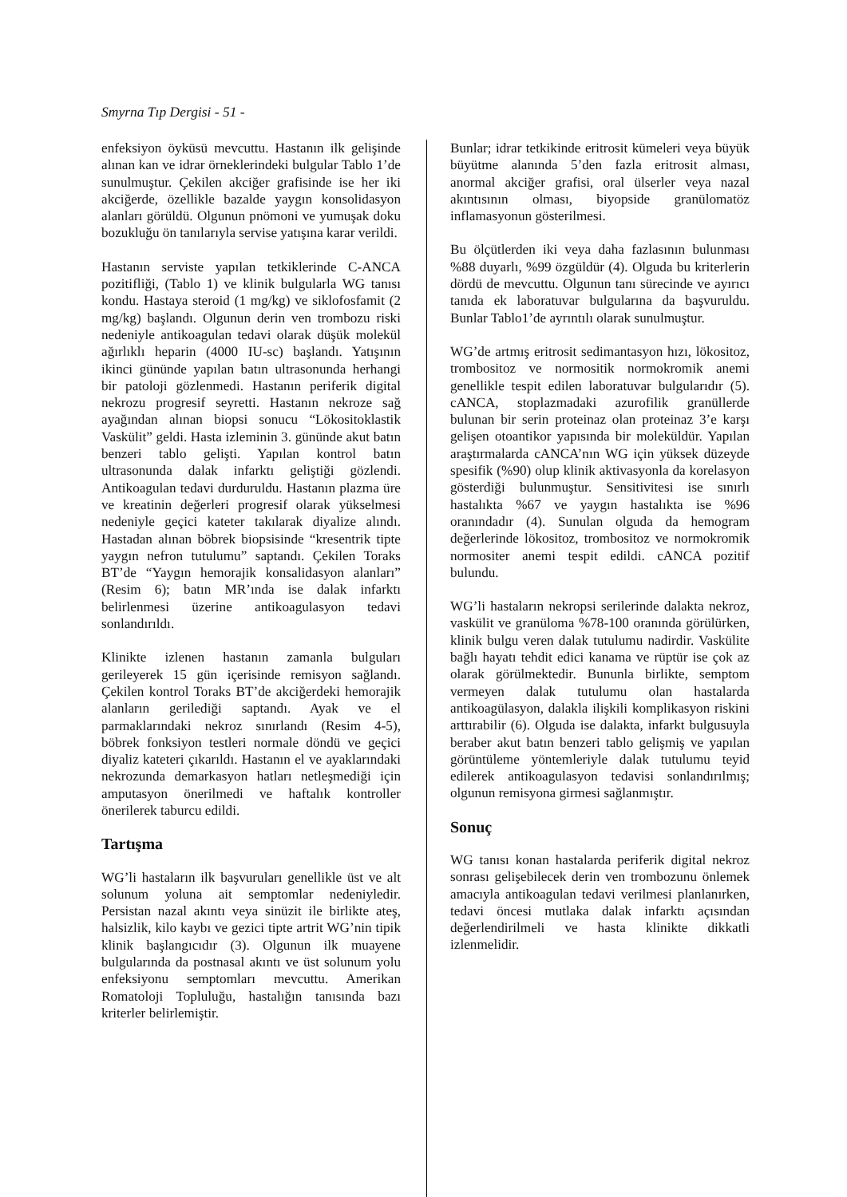Smyrna Tıp Dergisi - 51 -
enfeksiyon öyküsü mevcuttu. Hastanın ilk gelişinde alınan kan ve idrar örneklerindeki bulgular Tablo 1’de sunulmuştur. Çekilen akciğer grafisinde ise her iki akciğerde, özellikle bazalde yaygın konsolidasyon alanları görüldü. Olgunun pnömoni ve yumuşak doku bozukluğu ön tanılarıyla servise yatışına karar verildi.
Hastanın serviste yapılan tetkiklerinde C-ANCA pozitifliği, (Tablo 1) ve klinik bulgularla WG tanısı kondu. Hastaya steroid (1 mg/kg) ve siklofosfamit (2 mg/kg) başlandı. Olgunun derin ven trombozu riski nedeniyle antikoagulan tedavi olarak düşük molekül ağırlıklı heparin (4000 IU-sc) başlandı. Yatışının ikinci gününde yapılan batın ultrasonunda herhangi bir patoloji gözlenmedi. Hastanın periferik digital nekrozu progresif seyretti. Hastanın nekroze sağ ayağından alınan biopsi sonucu “Lökositoklastik Vaskülit” geldi. Hasta izleminin 3. gününde akut batın benzeri tablo gelişti. Yapılan kontrol batın ultrasonunda dalak infarktı geliştiği gözlendi. Antikoagulan tedavi durduruldu. Hastanın plazma üre ve kreatinin değerleri progresif olarak yükselmesi nedeniyle geçici kateter takılarak diyalize alındı. Hastadan alınan böbrek biopsisinde “kresentrik tipte yaygın nefron tutulumu” saptandı. Çekilen Toraks BT’de “Yaygın hemorajik konsalidasyon alanları” (Resim 6); batın MR’ında ise dalak infarktı belirlenmesi üzerine antikoagulasyon tedavi sonlandırıldı.
Klinikte izlenen hastanın zamanla bulguları gerileyerek 15 gün içerisinde remisyon sağlandı. Çekilen kontrol Toraks BT’de akciğerdeki hemorajik alanların gerilediği saptandı. Ayak ve el parmaklarındaki nekroz sınırlandı (Resim 4-5), böbrek fonksiyon testleri normale döndü ve geçici diyaliz kateteri çıkarıldı. Hastanın el ve ayaklarındaki nekrozunda demarkasyon hatları netleşmediği için amputasyon önerilmedi ve haftalık kontroller önerilerek taburcu edildi.
Tartışma
WG’li hastaların ilk başvuruları genellikle üst ve alt solunum yoluna ait semptomlar nedeniyledir. Persistan nazal akıntı veya sinüzit ile birlikte ateş, halsizlik, kilo kaybı ve gezici tipte artrit WG’nin tipik klinik başlangıcıdır (3). Olgunun ilk muayene bulgularında da postnasal akıntı ve üst solunum yolu enfeksiyonu semptomları mevcuttu. Amerikan Romatoloji Topluluğu, hastalığın tanısında bazı kriterler belirlemiştir.
Bunlar; idrar tetkikinde eritrosit kümeleri veya büyük büyütme alanında 5’den fazla eritrosit alması, anormal akciğer grafisi, oral ülserler veya nazal akıntısının olması, biyopside granülomatöz inflamasyonun gösterilmesi.
Bu ölçütlerden iki veya daha fazlasının bulunması %88 duyarlı, %99 özgüldür (4). Olguda bu kriterlerin dördü de mevcuttu. Olgunun tanı sürecinde ve ayırıcı tanıda ek laboratuvar bulgularına da başvuruldu. Bunlar Tablo1’de ayrıntılı olarak sunulmuştur.
WG’de artmış eritrosit sedimantasyon hızı, lökositoz, trombositoz ve normositik normokromik anemi genellikle tespit edilen laboratuvar bulgularıdır (5). cANCA, stoplazmadaki azurofilik granüllerde bulunan bir serin proteinaz olan proteinaz 3’e karşı gelişen otoantikor yapısında bir moleküldür. Yapılan araştırmalarda cANCA’nın WG için yüksek düzeyde spesifik (%90) olup klinik aktivasyonla da korelasyon gösterdiği bulunmuştur. Sensitivitesi ise sınırlı hastalıkta %67 ve yaygın hastalıkta ise %96 oranındadır (4). Sunulan olguda da hemogram değerlerinde lökositoz, trombositoz ve normokromik normositer anemi tespit edildi. cANCA pozitif bulundu.
WG’li hastaların nekropsi serilerinde dalakta nekroz, vaskülit ve granüloma %78-100 oranında görülürken, klinik bulgu veren dalak tutulumu nadirdir. Vaskülite bağlı hayatı tehdit edici kanama ve rüptür ise çok az olarak görülmektedir. Bununla birlikte, semptom vermeyen dalak tutulumu olan hastalarda antikoagülasyon, dalakla ilişkili komplikasyon riskini arttırabilir (6). Olguda ise dalakta, infarkt bulgusuyla beraber akut batın benzeri tablo gelişmiş ve yapılan görüntüleme yöntemleriyle dalak tutulumu teyid edilerek antikoagulasyon tedavisi sonlandırılmış; olgunun remisyona girmesi sağlanmıştır.
Sonuç
WG tanısı konan hastalarda periferik digital nekroz sonrası gelişebilecek derin ven trombozunu önlemek amacıyla antikoagulan tedavi verilmesi planlanırken, tedavi öncesi mutlaka dalak infarktı açısından değerlendirilmeli ve hasta klinikte dikkatli izlenmelidir.